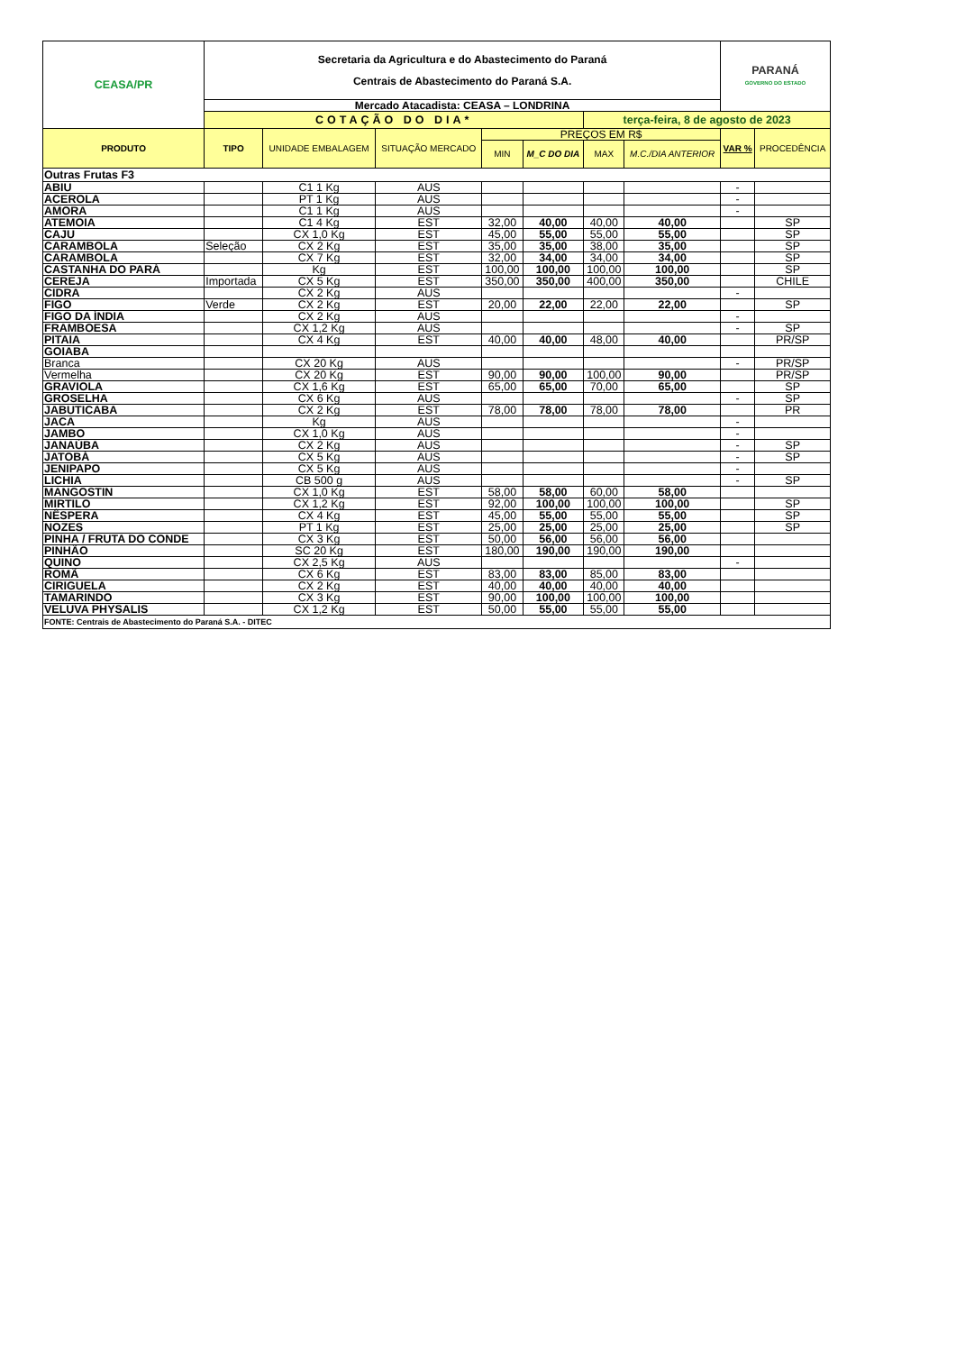| CEASA/PR | Secretaria da Agricultura e do Abastecimento do Paraná Centrais de Abastecimento do Paraná S.A. | | | | | | | PARANÁ GOVERNO DO ESTADO | |
| | Mercado Atacadista: CEASA – LONDRINA | | | | | | | | |
| | COTAÇÃO DO DIA* | | | | | terça-feira, 8 de agosto de 2023 | | | |
| PRODUTO | TIPO | UNIDADE EMBALAGEM | SITUAÇÃO MERCADO | PREÇOS EM R$ | | | | VAR % | PROCEDÊNCIA |
| | | | | MIN | M_C DO DIA | MAX | M.C./DIA ANTERIOR | | |
| Outras Frutas F3 | | | | | | | | | |
| ABIU | | C1 1 Kg | AUS | | | | | - | |
| ACEROLA | | PT 1 Kg | AUS | | | | | - | |
| AMORA | | C1 1 Kg | AUS | | | | | - | |
| ATEMOIA | | C1 4 Kg | EST | 32,00 | 40,00 | 40,00 | 40,00 | | SP |
| CAJU | | CX 1,0 Kg | EST | 45,00 | 55,00 | 55,00 | 55,00 | | SP |
| CARAMBOLA | Seleção | CX 2 Kg | EST | 35,00 | 35,00 | 38,00 | 35,00 | | SP |
| CARAMBOLA | | CX 7 Kg | EST | 32,00 | 34,00 | 34,00 | 34,00 | | SP |
| CASTANHA DO PARÁ | | Kg | EST | 100,00 | 100,00 | 100,00 | 100,00 | | SP |
| CEREJA | Importada | CX 5 Kg | EST | 350,00 | 350,00 | 400,00 | 350,00 | | CHILE |
| CIDRA | | CX 2 Kg | AUS | | | | | - | |
| FIGO | Verde | CX 2 Kg | EST | 20,00 | 22,00 | 22,00 | 22,00 | | SP |
| FIGO DA ÍNDIA | | CX 2 Kg | AUS | | | | | - | |
| FRAMBOESA | | CX 1,2 Kg | AUS | | | | | - | SP |
| PITAIA | | CX 4 Kg | EST | 40,00 | 40,00 | 48,00 | 40,00 | | PR/SP |
| GOIABA | | | | | | | | | |
| Branca | | CX 20 Kg | AUS | | | | | - | PR/SP |
| Vermelha | | CX 20 Kg | EST | 90,00 | 90,00 | 100,00 | 90,00 | | PR/SP |
| GRAVIOLA | | CX 1,6 Kg | EST | 65,00 | 65,00 | 70,00 | 65,00 | | SP |
| GROSELHA | | CX 6 Kg | AUS | | | | | - | SP |
| JABUTICABA | | CX 2 Kg | EST | 78,00 | 78,00 | 78,00 | 78,00 | | PR |
| JACA | | Kg | AUS | | | | | - | |
| JAMBO | | CX 1,0 Kg | AUS | | | | | - | |
| JANAÚBA | | CX 2 Kg | AUS | | | | | - | SP |
| JATOBÁ | | CX 5 Kg | AUS | | | | | - | SP |
| JENIPAPO | | CX 5 Kg | AUS | | | | | - | |
| LICHIA | | CB 500 g | AUS | | | | | - | SP |
| MANGOSTIN | | CX 1,0 Kg | EST | 58,00 | 58,00 | 60,00 | 58,00 | | |
| MIRTILO | | CX 1,2 Kg | EST | 92,00 | 100,00 | 100,00 | 100,00 | | SP |
| NÊSPERA | | CX 4 Kg | EST | 45,00 | 55,00 | 55,00 | 55,00 | | SP |
| NOZES | | PT 1 Kg | EST | 25,00 | 25,00 | 25,00 | 25,00 | | SP |
| PINHA / FRUTA DO CONDE | | CX 3 Kg | EST | 50,00 | 56,00 | 56,00 | 56,00 | | |
| PINHÃO | | SC 20 Kg | EST | 180,00 | 190,00 | 190,00 | 190,00 | | |
| QUINO | | CX 2,5 Kg | AUS | | | | | - | |
| ROMÃ | | CX 6 Kg | EST | 83,00 | 83,00 | 85,00 | 83,00 | | |
| CIRIGUELA | | CX 2 Kg | EST | 40,00 | 40,00 | 40,00 | 40,00 | | |
| TAMARINDO | | CX 3 Kg | EST | 90,00 | 100,00 | 100,00 | 100,00 | | |
| VELUVA PHYSALIS | | CX 1,2 Kg | EST | 50,00 | 55,00 | 55,00 | 55,00 | | |
| FONTE: Centrais de Abastecimento do Paraná S.A. - DITEC | | | | | | | | | |